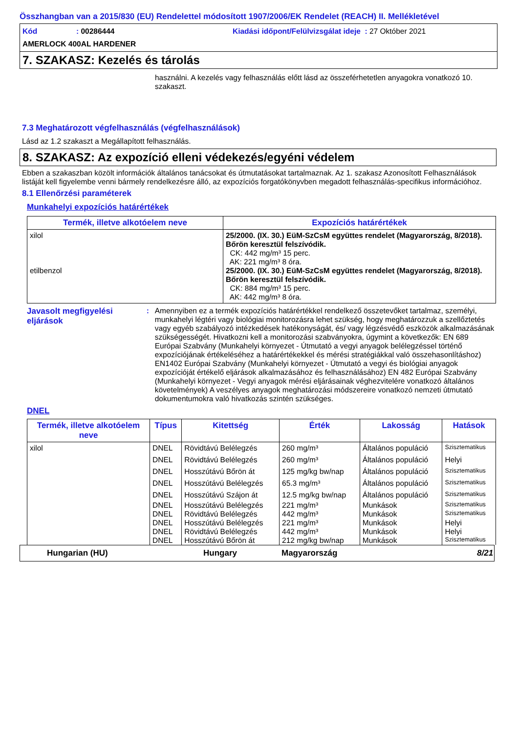Összhangban van a 2015/830 (EU) Rendelettel módosított 1907/2006/EK Rendelet (REACH) II. Mellékletével
Kód: 00286444 Kiadási időpont/Felülvizsgálat ideje : 27 Október 2021
AMERLOCK 400AL HARDENER
7. SZAKASZ: Kezelés és tárolás
használni. A kezelés vagy felhasználás előtt lásd az összeférhetetlen anyagokra vonatkozó 10. szakaszt.
7.3 Meghatározott végfelhasználás (végfelhasználások)
Lásd az 1.2 szakaszt a Megállapított felhasználás.
8. SZAKASZ: Az expozíció elleni védekezés/egyéni védelem
Ebben a szakaszban közölt információk általános tanácsokat és útmutatásokat tartalmaznak. Az 1. szakasz Azonosított Felhasználások listáját kell figyelembe venni bármely rendelkezésre álló, az expozíciós forgatókönyvben megadott felhasználás-specifikus információhoz.
8.1 Ellenőrzési paraméterek
Munkahelyi expozíciós határértékek
| Termék, illetve alkotóelem neve | Expozíciós határértékek |
| --- | --- |
| xilol etilbenzol | 25/2000. (IX. 30.) EüM-SzCsM együttes rendelet (Magyarország, 8/2018). Bőrön keresztül felszívódik. CK: 442 mg/m³ 15 perc. AK: 221 mg/m³ 8 óra. 25/2000. (IX. 30.) EüM-SzCsM együttes rendelet (Magyarország, 8/2018). Bőrön keresztül felszívódik. CK: 884 mg/m³ 15 perc. AK: 442 mg/m³ 8 óra. |
Javasolt megfigyelési eljárások
: Amennyiben ez a termék expozíciós határértékkel rendelkező összetevőket tartalmaz, személyi, munkahelyi légtéri vagy biológiai monitorozásra lehet szükség, hogy meghatározzuk a szellőztetés vagy egyéb szabályozó intézkedések hatékonyságát, és/ vagy légzésvédő eszközök alkalmazásának szükségességét. Hivatkozni kell a monitorozási szabványokra, úgymint a következők: EN 689 Európai Szabvány (Munkahelyi környezet - Útmutató a vegyi anyagok belélegzéssel történő expozíciójának értékeléséhez a határértékekkel és mérési stratégiákkal való összehasonlításhoz) EN1402 Európai Szabvány (Munkahelyi környezet - Útmutató a vegyi és biológiai anyagok expozícióját értékelő eljárások alkalmazásához és felhasználásához) EN 482 Európai Szabvány (Munkahelyi környezet - Vegyi anyagok mérési eljárásainak véghezvitelére vonatkozó általános követelmények) A veszélyes anyagok meghatározási módszereire vonatkozó nemzeti útmutató dokumentumokra való hivatkozás szintén szükséges.
DNEL
| Termék, illetve alkotóelem neve | Típus | Kitettség | Érték | Lakosság | Hatások |
| --- | --- | --- | --- | --- | --- |
| xilol | DNEL | Rövidtávú Belélegzés | 260 mg/m³ | Általános populáció | Szisztematikus |
| | DNEL | Rövidtávú Belélegzés | 260 mg/m³ | Általános populáció | Helyi |
| | DNEL | Hosszútávú Bőrön át | 125 mg/kg bw/nap | Általános populáció | Szisztematikus |
| | DNEL | Hosszútávú Belélegzés | 65.3 mg/m³ | Általános populáció | Szisztematikus |
| | DNEL | Hosszútávú Szájon át | 12.5 mg/kg bw/nap | Általános populáció | Szisztematikus |
| | DNEL | Hosszútávú Belélegzés | 221 mg/m³ | Munkások | Szisztematikus |
| | DNEL | Rövidtávú Belélegzés | 442 mg/m³ | Munkások | Szisztematikus |
| | DNEL | Hosszútávú Belélegzés | 221 mg/m³ | Munkások | Helyi |
| | DNEL | Rövidtávú Belélegzés | 442 mg/m³ | Munkások | Helyi |
| | DNEL | Hosszútávú Bőrön át | 212 mg/kg bw/nap | Munkások | Szisztematikus |
Hungarian (HU) Hungary Magyarország 8/21